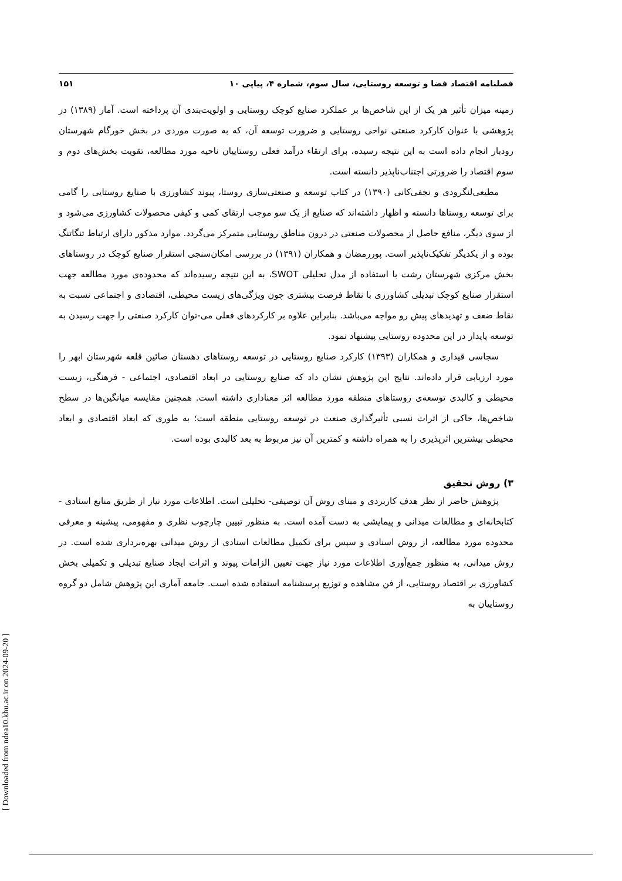فصلنامه اقتصاد فضا و توسعه روستایی، سال سوم، شماره ۴، پیاپی ۱۰ ۱۵۱
زمینه میزان تأثیر هر یک از این شاخص‌ها بر عملکرد صنایع کوچک روستایی و اولویت‌بندی آن پرداخته است. آمار (۱۳۸۹) در پژوهشی با عنوان کارکرد صنعتی نواحی روستایی و ضرورت توسعه آن، که به صورت موردی در بخش خورگام شهرستان رودبار انجام داده است به این نتیجه رسیده، برای ارتقاء درآمد فعلی روستاییان ناحیه مورد مطالعه، تقویت بخش‌های دوم و سوم اقتصاد را ضرورتی اجتناب‌ناپذیر دانسته است.
مطیعی‌لنگرودی و نجفی‌کانی (۱۳۹۰) در کتاب توسعه و صنعتی‌سازی روستا، پیوند کشاورزی با صنایع روستایی را گامی برای توسعه روستاها دانسته و اظهار داشته‌اند که صنایع از یک سو موجب ارتقای کمی و کیفی محصولات کشاورزی می‌شود و از سوی دیگر، منافع حاصل از محصولات صنعتی در درون مناطق روستایی متمرکز می‌گردد. موارد مذکور دارای ارتباط تنگاتنگ بوده و از یکدیگر تفکیک‌ناپذیر است. پوررمضان و همکاران (۱۳۹۱) در بررسی امکان‌سنجی استقرار صنایع کوچک در روستاهای بخش مرکزی شهرستان رشت با استفاده از مدل تحلیلی SWOT، به این نتیجه رسیده‌اند که محدوده‌ی مورد مطالعه جهت استقرار صنایع کوچک تبدیلی کشاورزی با نقاط فرصت بیشتری چون ویژگی‌های زیست محیطی، اقتصادی و اجتماعی نسبت به نقاط ضعف و تهدیدهای پیش رو مواجه می‌باشد. بنابراین علاوه بر کارکردهای فعلی می-توان کارکرد صنعتی را جهت رسیدن به توسعه پایدار در این محدوده روستایی پیشنهاد نمود.
سجاسی قیداری و همکاران (۱۳۹۳) کارکرد صنایع روستایی در توسعه روستاهای دهستان صائین قلعه شهرستان ابهر را مورد ارزیابی قرار داده‌اند. نتایج این پژوهش نشان داد که صنایع روستایی در ابعاد اقتصادی، اجتماعی - فرهنگی، زیست محیطی و کالبدی توسعه‌ی روستاهای منطقه مورد مطالعه اثر معناداری داشته است. همچنین مقایسه میانگین‌ها در سطح شاخص‌ها، حاکی از اثرات نسبی تأثیرگذاری صنعت در توسعه روستایی منطقه است؛ به طوری که ابعاد اقتصادی و ابعاد محیطی بیشترین اثرپذیری را به همراه داشته و کمترین آن نیز مربوط به بعد کالبدی بوده است.
۳) روش تحقیق
پژوهش حاضر از نظر هدف کاربردی و مبنای روش آن توصیفی- تحلیلی است. اطلاعات مورد نیاز از طریق منابع اسنادی - کتابخانه‌ای و مطالعات میدانی و پیمایشی به دست آمده است. به منظور تبیین چارچوب نظری و مفهومی، پیشینه و معرفی محدوده مورد مطالعه، از روش اسنادی و سپس برای تکمیل مطالعات اسنادی از روش میدانی بهره‌برداری شده است. در روش میدانی، به منظور جمع‌آوری اطلاعات مورد نیاز جهت تعیین الزامات پیوند و اثرات ایجاد صنایع تبدیلی و تکمیلی بخش کشاورزی بر اقتصاد روستایی، از فن مشاهده و توزیع پرسشنامه استفاده شده است. جامعه آماری این پژوهش شامل دو گروه روستاییان به
[ Downloaded from ndea10.khu.ac.ir on 2024-09-20 ]